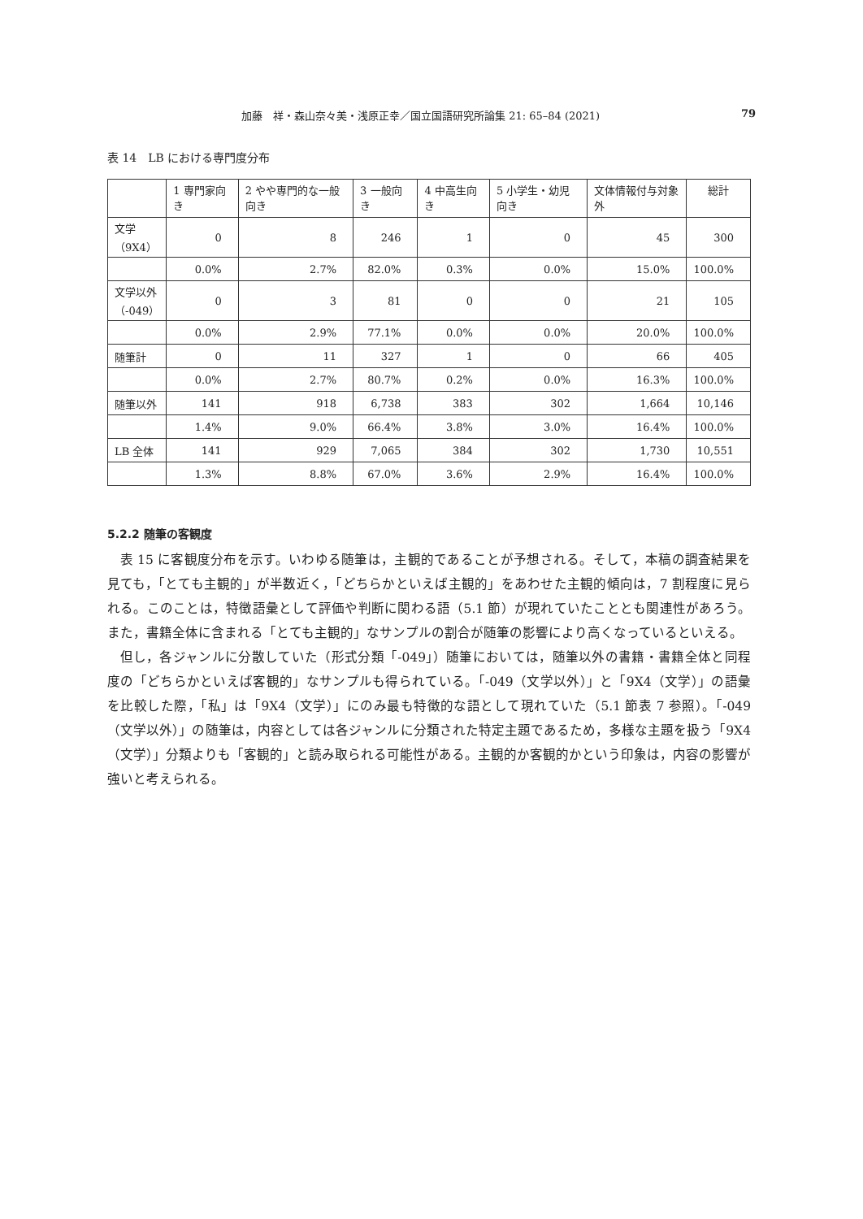加藤　祥・森山奈々美・浅原正幸／国立国語研究所論集 21: 65–84 (2021) 79
表 14　LB における専門度分布
| | 1 専門家向き | 2 やや専門的な一般向き | 3 一般向き | 4 中高生向き | 5 小学生・幼児向き | 文体情報付与対象外 | 総計 |
| --- | --- | --- | --- | --- | --- | --- | --- |
| 文学 （9X4） | 0 | 8 | 246 | 1 | 0 | 45 | 300 |
| | 0.0% | 2.7% | 82.0% | 0.3% | 0.0% | 15.0% | 100.0% |
| 文学以外 （-049） | 0 | 3 | 81 | 0 | 0 | 21 | 105 |
| | 0.0% | 2.9% | 77.1% | 0.0% | 0.0% | 20.0% | 100.0% |
| 随筆計 | 0 | 11 | 327 | 1 | 0 | 66 | 405 |
| | 0.0% | 2.7% | 80.7% | 0.2% | 0.0% | 16.3% | 100.0% |
| 随筆以外 | 141 | 918 | 6,738 | 383 | 302 | 1,664 | 10,146 |
| | 1.4% | 9.0% | 66.4% | 3.8% | 3.0% | 16.4% | 100.0% |
| LB 全体 | 141 | 929 | 7,065 | 384 | 302 | 1,730 | 10,551 |
| | 1.3% | 8.8% | 67.0% | 3.6% | 2.9% | 16.4% | 100.0% |
5.2.2 随筆の客観度
表 15 に客観度分布を示す。いわゆる随筆は，主観的であることが予想される。そして，本稿の調査結果を見ても，「とても主観的」が半数近く，「どちらかといえば主観的」をあわせた主観的傾向は，7 割程度に見られる。このことは，特徴語彙として評価や判断に関わる語（5.1 節）が現れていたこととも関連性があろう。また，書籍全体に含まれる「とても主観的」なサンプルの割合が随筆の影響により高くなっているといえる。
但し，各ジャンルに分散していた（形式分類「-049」）随筆においては，随筆以外の書籍・書籍全体と同程度の「どちらかといえば客観的」なサンプルも得られている。「-049（文学以外）」と「9X4（文学）」の語彙を比較した際，「私」は「9X4（文学）」にのみ最も特徴的な語として現れていた（5.1 節表 7 参照）。「-049（文学以外）」の随筆は，内容としては各ジャンルに分類された特定主題であるため，多様な主題を扱う「9X4（文学）」分類よりも「客観的」と読み取られる可能性がある。主観的か客観的かという印象は，内容の影響が強いと考えられる。